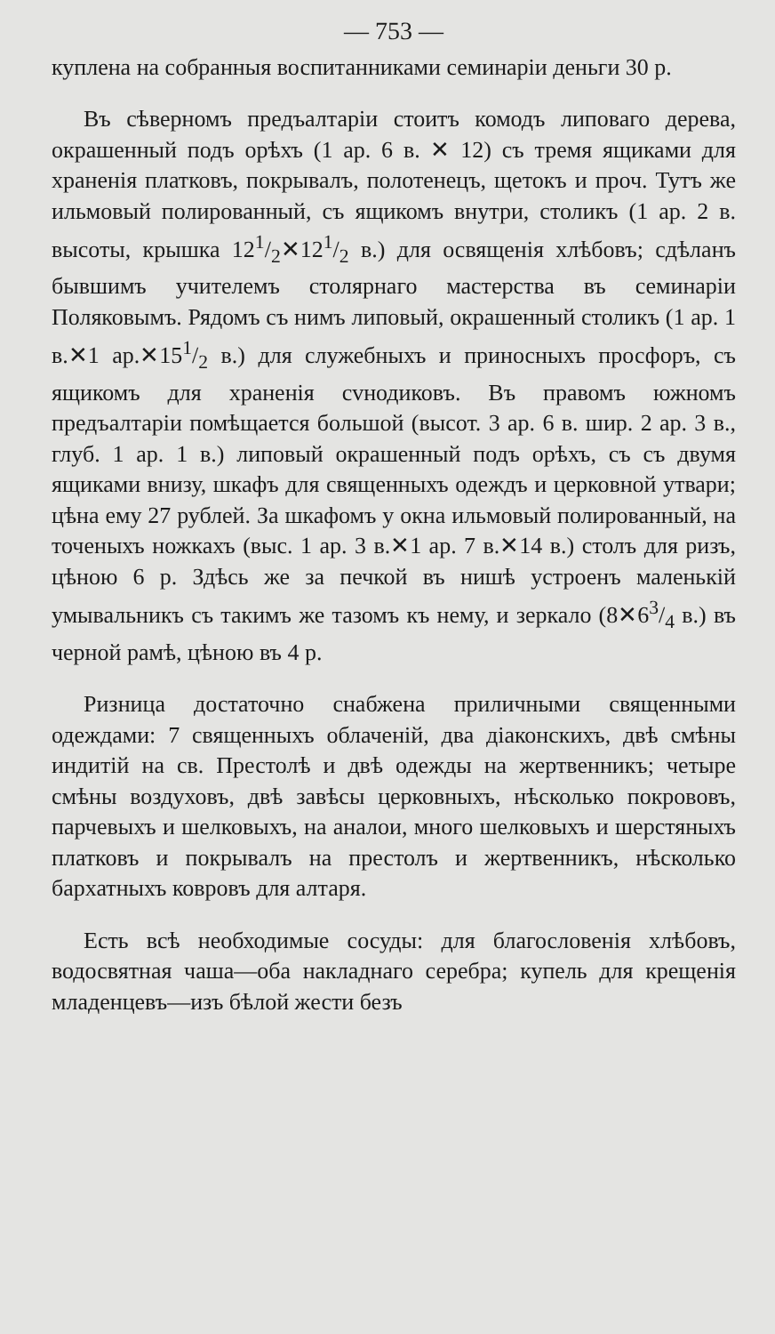— 753 —
куплена на собранныя воспитанниками семинаріи деньги 30 р.
Въ сѣверномъ предъалтаріи стоитъ комодъ липоваго дерева, окрашенный подъ орѣхъ (1 ар. 6 в. ✕ 12) съ тремя ящиками для храненія платковъ, покрывалъ, полотенецъ, щетокъ и проч. Тутъ же ильмовый полированный, съ ящикомъ внутри, столикъ (1 ар. 2 в. высоты, крышка 121/2✕121/2 в.) для освященія хлѣбовъ; сдѣланъ бывшимъ учителемъ столярнаго мастерства въ семинаріи Поляковымъ. Рядомъ съ нимъ липовый, окрашенный столикъ (1 ар. 1 в.✕1 ар.✕151/2 в.) для служебныхъ и приносныхъ просфоръ, съ ящикомъ для храненія сvнодиковъ. Въ правомъ южномъ предъалтаріи помѣщается большой (высот. 3 ар. 6 в. шир. 2 ар. 3 в., глуб. 1 ар. 1 в.) липовый окрашенный подъ орѣхъ, съ съ двумя ящиками внизу, шкафъ для священныхъ одеждъ и церковной утвари; цѣна ему 27 рублей. За шкафомъ у окна ильмовый полированный, на точеныхъ ножкахъ (выс. 1 ар. 3 в.✕1 ар. 7 в.✕14 в.) столъ для ризъ, цѣною 6 р. Здѣсь же за печкой въ нишѣ устроенъ маленькій умывальникъ съ такимъ же тазомъ къ нему, и зеркало (8✕63/4 в.) въ черной рамѣ, цѣною въ 4 р.
Ризница достаточно снабжена приличными священными одеждами: 7 священныхъ облаченій, два діаконскихъ, двѣ смѣны индитій на св. Престолѣ и двѣ одежды на жертвенникъ; четыре смѣны воздуховъ, двѣ завѣсы церковныхъ, нѣсколько покрововъ, парчевыхъ и шелковыхъ, на аналои, много шелковыхъ и шерстяныхъ платковъ и покрывалъ на престолъ и жертвенникъ, нѣсколько бархатныхъ ковровъ для алтаря.
Есть всѣ необходимые сосуды: для благословенія хлѣбовъ, водосвятная чаша—оба накладнаго серебра; купель для крещенія младенцевъ—изъ бѣлой жести безъ